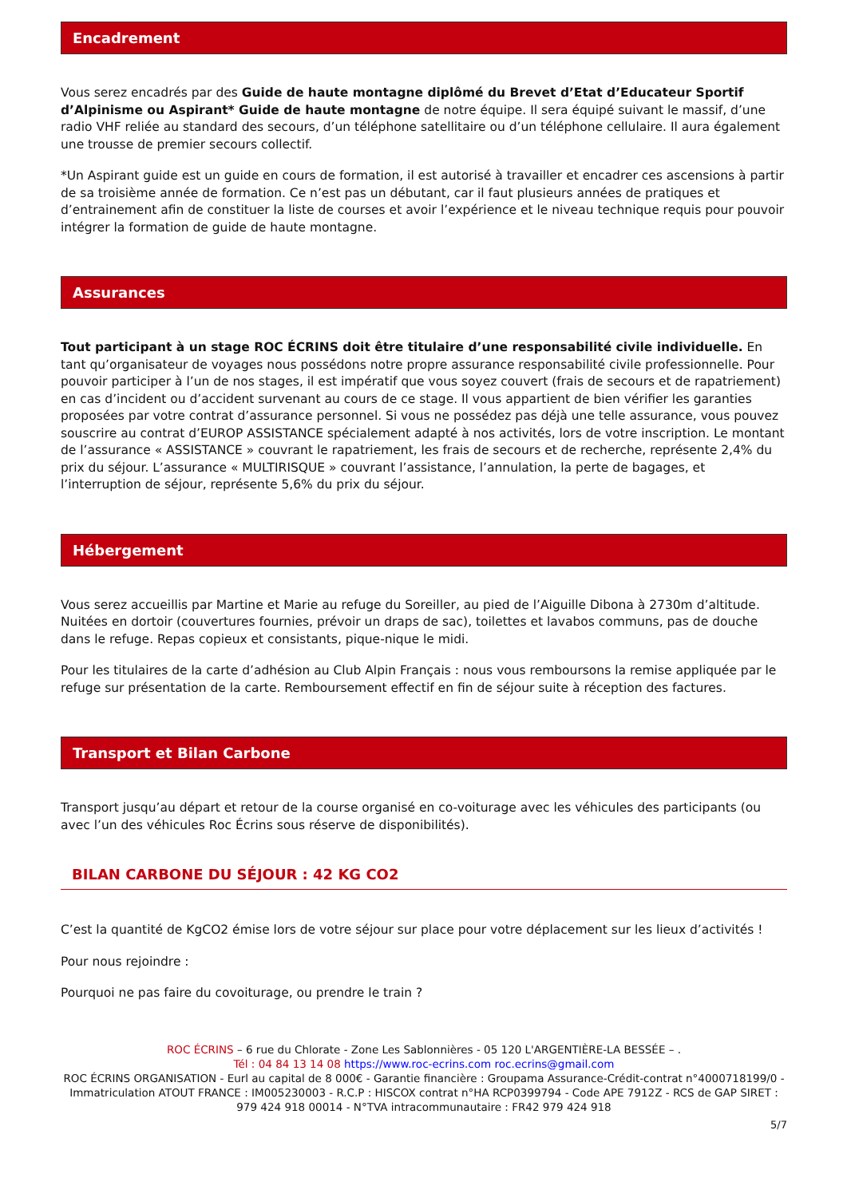Encadrement
Vous serez encadrés par des Guide de haute montagne diplômé du Brevet d’Etat d’Educateur Sportif d’Alpinisme ou Aspirant* Guide de haute montagne de notre équipe. Il sera équipé suivant le massif, d’une radio VHF reliée au standard des secours, d’un téléphone satellitaire ou d’un téléphone cellulaire. Il aura également une trousse de premier secours collectif.
*Un Aspirant guide est un guide en cours de formation, il est autorisé à travailler et encadrer ces ascensions à partir de sa troisième année de formation. Ce n’est pas un débutant, car il faut plusieurs années de pratiques et d’entrainement afin de constituer la liste de courses et avoir l’expérience et le niveau technique requis pour pouvoir intégrer la formation de guide de haute montagne.
Assurances
Tout participant à un stage ROC ÉCRINS doit être titulaire d’une responsabilité civile individuelle. En tant qu’organisateur de voyages nous possédons notre propre assurance responsabilité civile professionnelle. Pour pouvoir participer à l’un de nos stages, il est impératif que vous soyez couvert (frais de secours et de rapatriement) en cas d’incident ou d’accident survenant au cours de ce stage. Il vous appartient de bien vérifier les garanties proposées par votre contrat d’assurance personnel. Si vous ne possédez pas déjà une telle assurance, vous pouvez souscrire au contrat d’EUROP ASSISTANCE spécialement adapté à nos activités, lors de votre inscription. Le montant de l’assurance « ASSISTANCE » couvrant le rapatriement, les frais de secours et de recherche, représente 2,4% du prix du séjour. L’assurance « MULTIRISQUE » couvrant l’assistance, l’annulation, la perte de bagages, et l’interruption de séjour, représente 5,6% du prix du séjour.
Hébergement
Vous serez accueillis par Martine et Marie au refuge du Soreiller, au pied de l’Aiguille Dibona à 2730m d’altitude.
Nuitées en dortoir (couvertures fournies, prévoir un draps de sac), toilettes et lavabos communs, pas de douche dans le refuge. Repas copieux et consistants, pique-nique le midi.
Pour les titulaires de la carte d’adhésion au Club Alpin Français : nous vous remboursons la remise appliquée par le refuge sur présentation de la carte. Remboursement effectif en fin de séjour suite à réception des factures.
Transport et Bilan Carbone
Transport jusqu’au départ et retour de la course organisé en co-voiturage avec les véhicules des participants (ou avec l’un des véhicules Roc Écrins sous réserve de disponibilités).
BILAN CARBONE DU SÉJOUR : 42 KG CO2
C’est la quantité de KgCO2 émise lors de votre séjour sur place pour votre déplacement sur les lieux d’activités !
Pour nous rejoindre :
Pourquoi ne pas faire du covoiturage, ou prendre le train ?
ROC ÉCRINS – 6 rue du Chlorate - Zone Les Sablonnières - 05 120 L'ARGENTIÈRE-LA BESSÉE – .
Tél : 04 84 13 14 08 https://www.roc-ecrins.com roc.ecrins@gmail.com
ROC ÉCRINS ORGANISATION - Eurl au capital de 8 000€ - Garantie financière : Groupama Assurance-Crédit-contrat n°4000718199/0 - Immatriculation ATOUT FRANCE : IM005230003 - R.C.P : HISCOX contrat n°HA RCP0399794 - Code APE 7912Z - RCS de GAP SIRET : 979 424 918 00014 - N°TVA intracommunautaire : FR42 979 424 918
5/7